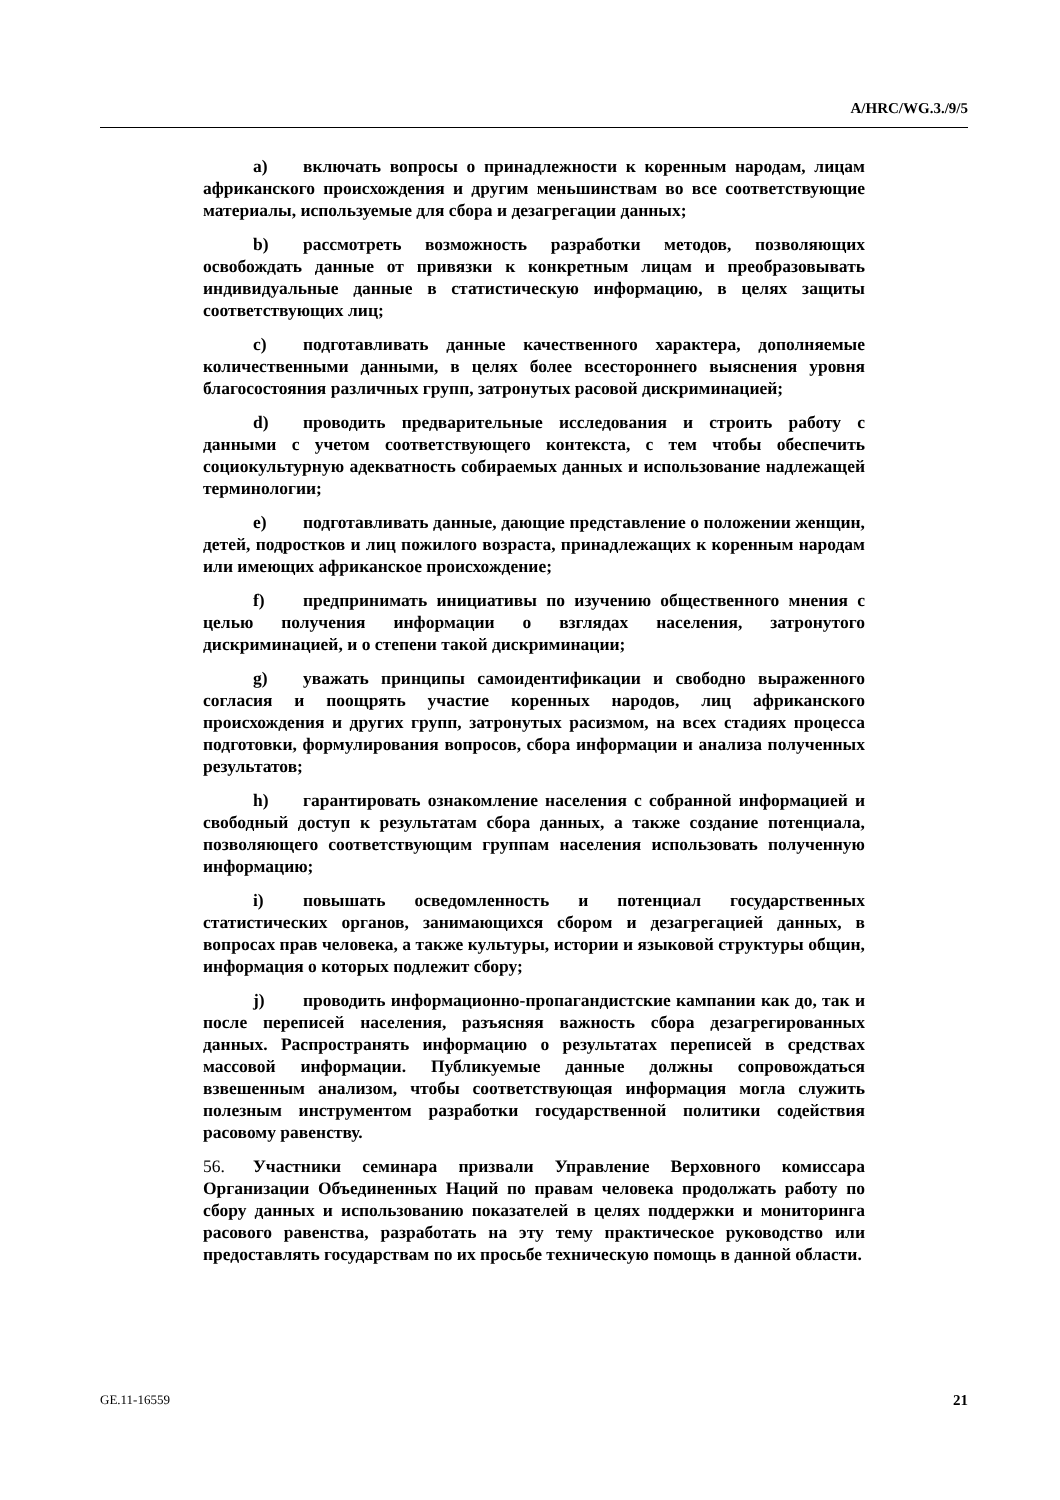A/HRC/WG.3./9/5
a) включать вопросы о принадлежности к коренным народам, лицам африканского происхождения и другим меньшинствам во все соответствующие материалы, используемые для сбора и дезагрегации данных;
b) рассмотреть возможность разработки методов, позволяющих освобождать данные от привязки к конкретным лицам и преобразовывать индивидуальные данные в статистическую информацию, в целях защиты соответствующих лиц;
c) подготавливать данные качественного характера, дополняемые количественными данными, в целях более всестороннего выяснения уровня благосостояния различных групп, затронутых расовой дискриминацией;
d) проводить предварительные исследования и строить работу с данными с учетом соответствующего контекста, с тем чтобы обеспечить социокультурную адекватность собираемых данных и использование надлежащей терминологии;
e) подготавливать данные, дающие представление о положении женщин, детей, подростков и лиц пожилого возраста, принадлежащих к коренным народам или имеющих африканское происхождение;
f) предпринимать инициативы по изучению общественного мнения с целью получения информации о взглядах населения, затронутого дискриминацией, и о степени такой дискриминации;
g) уважать принципы самоидентификации и свободно выраженного согласия и поощрять участие коренных народов, лиц африканского происхождения и других групп, затронутых расизмом, на всех стадиях процесса подготовки, формулирования вопросов, сбора информации и анализа полученных результатов;
h) гарантировать ознакомление населения с собранной информацией и свободный доступ к результатам сбора данных, а также создание потенциала, позволяющего соответствующим группам населения использовать полученную информацию;
i) повышать осведомленность и потенциал государственных статистических органов, занимающихся сбором и дезагрегацией данных, в вопросах прав человека, а также культуры, истории и языковой структуры общин, информация о которых подлежит сбору;
j) проводить информационно-пропагандистские кампании как до, так и после переписей населения, разъясняя важность сбора дезагрегированных данных. Распространять информацию о результатах переписей в средствах массовой информации. Публикуемые данные должны сопровождаться взвешенным анализом, чтобы соответствующая информация могла служить полезным инструментом разработки государственной политики содействия расовому равенству.
56. Участники семинара призвали Управление Верховного комиссара Организации Объединенных Наций по правам человека продолжать работу по сбору данных и использованию показателей в целях поддержки и мониторинга расового равенства, разработать на эту тему практическое руководство или предоставлять государствам по их просьбе техническую помощь в данной области.
GE.11-16559 21